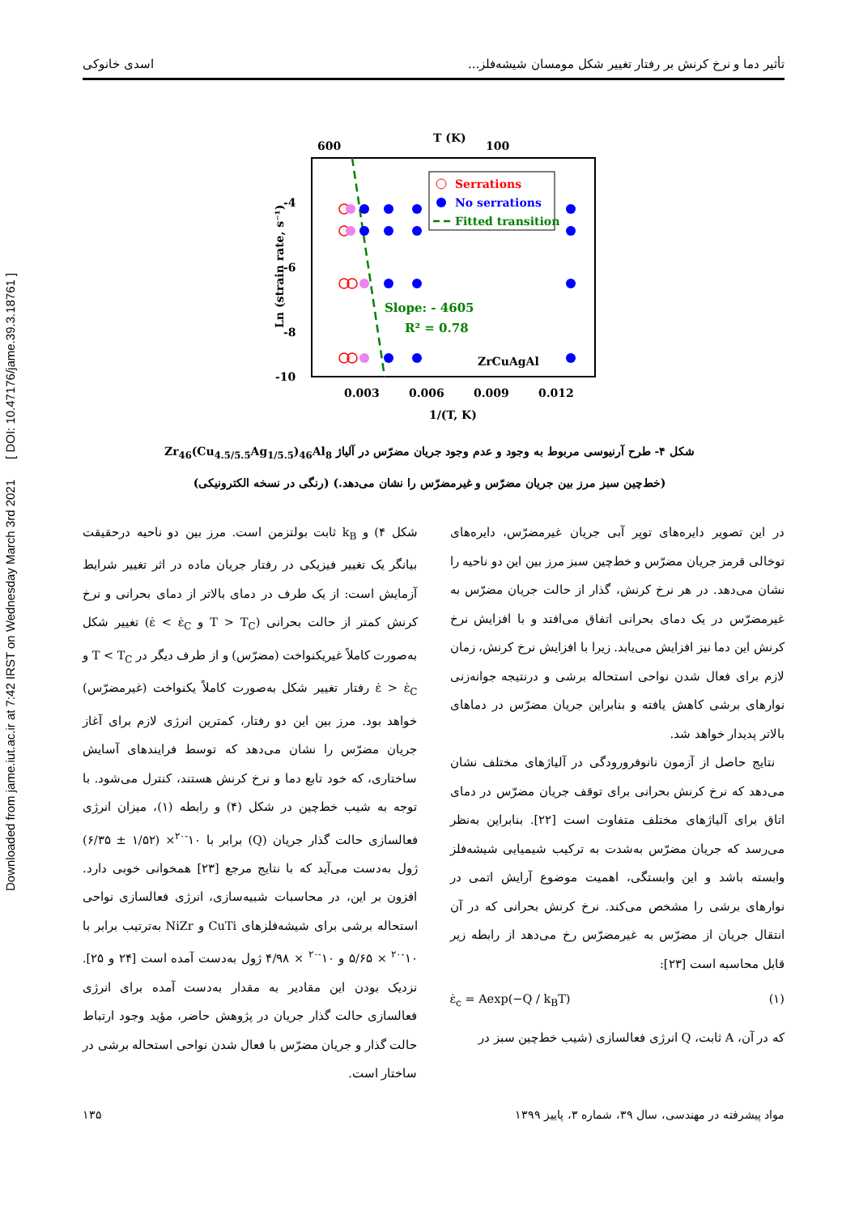Downloaded from jame.iut.ac.ir at 7:42 IRST on Wednesday March 3rd 2021 [ DOI: 10.47176/jame.39.3.18761 ]
تأثیر دما و نرخ کرنش بر رفتار تغییر شکل مومسان شیشه‌فلز... اسدی خانوکی
T (K)
600
100
-4
-6
-8
-10
0.003
0.006
0.009
0.012
1/(T, K)
Ln (strain rate, s⁻¹)
Serrations
No serrations
Fitted transition
Slope: - 4605
R² = 0.78
ZrCuAgAl
شکل ۴- طرح آرنیوسی مربوط به وجود و عدم وجود جریان مضرّس در آلیاژ Zr<sub>46</sub>(Cu<sub>4.5/5.5</sub>Ag<sub>1/5.5</sub>)<sub>46</sub>Al<sub>8</sub>
(خط‌چین سبز مرز بین جریان مضرّس و غیرمضرّس را نشان می‌دهد.) (رنگی در نسخه الکترونیکی)
در این تصویر دایره‌های توپر آبی جریان غیرمضرّس، دایره‌های توخالی قرمز جریان مضرّس و خط‌چین سبز مرز بین این دو ناحیه را نشان می‌دهد. در هر نرخ کرنش، گذار از حالت جریان مضرّس به غیرمضرّس در یک دمای بحرانی اتفاق می‌افتد و با افزایش نرخ کرنش این دما نیز افزایش می‌یابد. زیرا با افزایش نرخ کرنش، زمان لازم برای فعال شدن نواحی استحاله برشی و درنتیجه جوانه‌زنی نوارهای برشی کاهش یافته و بنابراین جریان مضرّس در دماهای بالاتر پدیدار خواهد شد.
نتایج حاصل از آزمون نانوفرورودگی در آلیاژهای مختلف نشان می‌دهد که نرخ کرنش بحرانی برای توقف جریان مضرّس در دمای اتاق برای آلیاژهای مختلف متفاوت است [۲۲]. بنابراین به‌نظر می‌رسد که جریان مضرّس به‌شدت به ترکیب شیمیایی شیشه‌فلز وابسته باشد و این وابستگی، اهمیت موضوع آرایش اتمی در نوارهای برشی را مشخص می‌کند. نرخ کرنش بحرانی که در آن انتقال جریان از مضرّس به غیرمضرّس رخ می‌دهد از رابطه زیر قابل محاسبه است [۲۳]:
ε̇<sub>c</sub> = Aexp(−Q / k<sub>B</sub>T) (۱)
که در آن، A ثابت، Q انرژی فعالسازی (شیب خط‌چین سبز در
شکل ۴) و k<sub>B</sub> ثابت بولتزمن است. مرز بین دو ناحیه درحقیقت بیانگر یک تغییر فیزیکی در رفتار جریان ماده در اثر تغییر شرایط آزمایش است: از یک طرف در دمای بالاتر از دمای بحرانی و نرخ کرنش کمتر از حالت بحرانی (T > T<sub>C</sub> و ε̇ < ε̇<sub>C</sub>) تغییر شکل به‌صورت کاملاً غیریکنواخت (مضرّس) و از طرف دیگر در T < T<sub>C</sub> و ε̇ > ε̇<sub>C</sub> رفتار تغییر شکل به‌صورت کاملاً یکنواخت (غیرمضرّس) خواهد بود. مرز بین این دو رفتار، کمترین انرژی لازم برای آغاز جریان مضرّس را نشان می‌دهد که توسط فرایندهای آسایش ساختاری، که خود تابع دما و نرخ کرنش هستند، کنترل می‌شود. با توجه به شیب خط‌چین در شکل (۴) و رابطه (۱)، میزان انرژی فعالسازی حالت گذار جریان (Q) برابر با ۱۰<sup>-۲۰</sup>× (۱/۵۲ ± ۶/۳۵) ژول به‌دست می‌آید که با نتایج مرجع [۲۳] همخوانی خوبی دارد. افزون بر این، در محاسبات شبیه‌سازی، انرژی فعالسازی نواحی استحاله برشی برای شیشه‌فلزهای CuTi و NiZr به‌ترتیب برابر با ۱۰<sup>-۲۰</sup> × ۵/۶۵ و ۱۰<sup>-۲۰</sup> × ۴/۹۸ ژول به‌دست آمده است [۲۴ و ۲۵]. نزدیک بودن این مقادیر به مقدار به‌دست آمده برای انرژی فعالسازی حالت گذار جریان در پژوهش حاضر، مؤید وجود ارتباط حالت گذار و جریان مضرّس با فعال شدن نواحی استحاله برشی در ساختار است.
مواد پیشرفته در مهندسی، سال ۳۹، شماره ۳، پاییز ۱۳۹۹ ۱۳۵